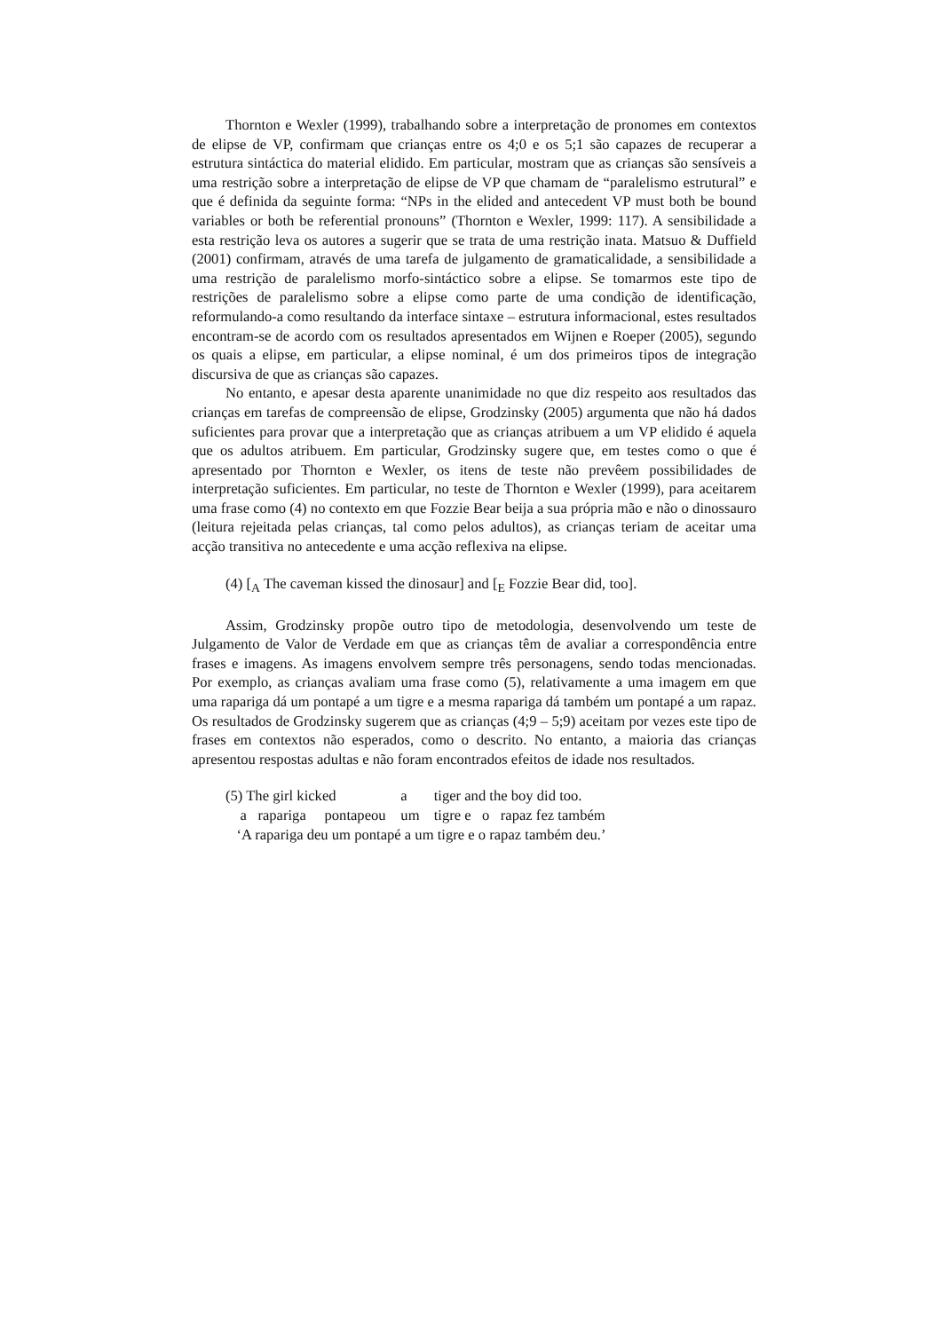Thornton e Wexler (1999), trabalhando sobre a interpretação de pronomes em contextos de elipse de VP, confirmam que crianças entre os 4;0 e os 5;1 são capazes de recuperar a estrutura sintáctica do material elidido. Em particular, mostram que as crianças são sensíveis a uma restrição sobre a interpretação de elipse de VP que chamam de “paralelismo estrutural” e que é definida da seguinte forma: “NPs in the elided and antecedent VP must both be bound variables or both be referential pronouns” (Thornton e Wexler, 1999: 117). A sensibilidade a esta restrição leva os autores a sugerir que se trata de uma restrição inata. Matsuo & Duffield (2001) confirmam, através de uma tarefa de julgamento de gramaticalidade, a sensibilidade a uma restrição de paralelismo morfo-sintáctico sobre a elipse. Se tomarmos este tipo de restrições de paralelismo sobre a elipse como parte de uma condição de identificação, reformulando-a como resultando da interface sintaxe – estrutura informacional, estes resultados encontram-se de acordo com os resultados apresentados em Wijnen e Roeper (2005), segundo os quais a elipse, em particular, a elipse nominal, é um dos primeiros tipos de integração discursiva de que as crianças são capazes.
No entanto, e apesar desta aparente unanimidade no que diz respeito aos resultados das crianças em tarefas de compreensão de elipse, Grodzinsky (2005) argumenta que não há dados suficientes para provar que a interpretação que as crianças atribuem a um VP elidido é aquela que os adultos atribuem. Em particular, Grodzinsky sugere que, em testes como o que é apresentado por Thornton e Wexler, os itens de teste não prevêem possibilidades de interpretação suficientes. Em particular, no teste de Thornton e Wexler (1999), para aceitarem uma frase como (4) no contexto em que Fozzie Bear beija a sua própria mão e não o dinossauro (leitura rejeitada pelas crianças, tal como pelos adultos), as crianças teriam de aceitar uma acção transitiva no antecedente e uma acção reflexiva na elipse.
(4) [<sub>A</sub> The caveman kissed the dinosaur] and [<sub>E</sub> Fozzie Bear did, too].
Assim, Grodzinsky propõe outro tipo de metodologia, desenvolvendo um teste de Julgamento de Valor de Verdade em que as crianças têm de avaliar a correspondência entre frases e imagens. As imagens envolvem sempre três personagens, sendo todas mencionadas. Por exemplo, as crianças avaliam uma frase como (5), relativamente a uma imagem em que uma rapariga dá um pontapé a um tigre e a mesma rapariga dá também um pontapé a um rapaz. Os resultados de Grodzinsky sugerem que as crianças (4;9 – 5;9) aceitam por vezes este tipo de frases em contextos não esperados, como o descrito. No entanto, a maioria das crianças apresentou respostas adultas e não foram encontrados efeitos de idade nos resultados.
| (5) The girl kicked | a | tiger and the boy did too. |
| a rapariga pontapeou | um | tigre e o rapaz fez também |
| ‘A rapariga deu um pontapé a um tigre e o rapaz também deu.’ | | |